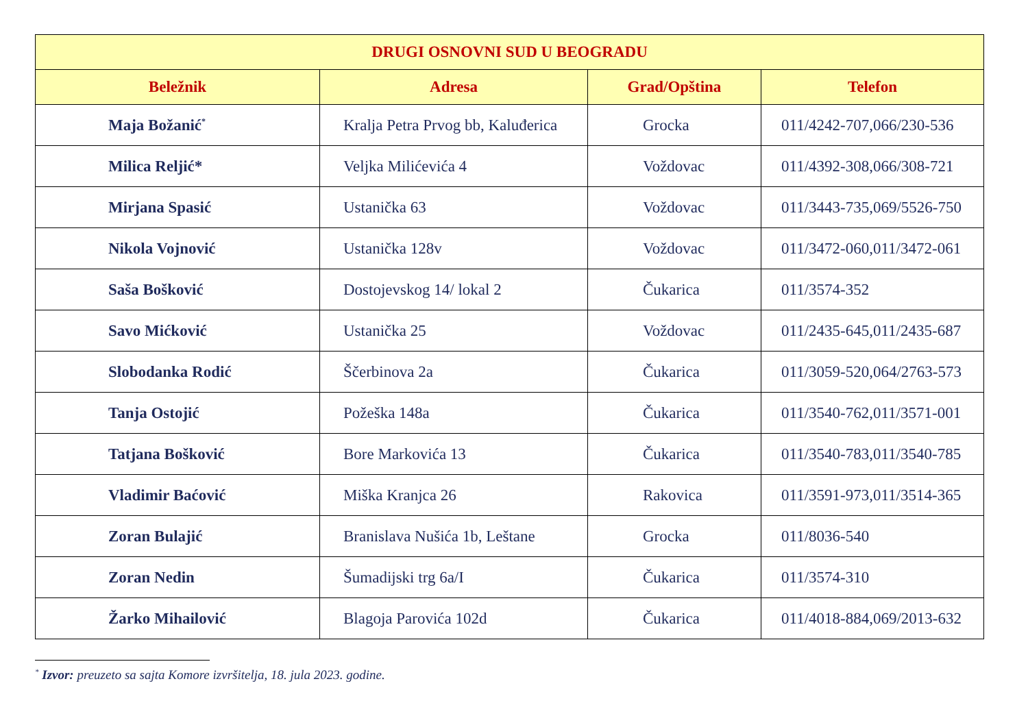| DRUGI OSNOVNI SUD U BEOGRADU | | | |
| --- | --- | --- | --- |
| Beležnik | Adresa | Grad/Opština | Telefon |
| Maja Božanić<sup>*</sup> | Kralja Petra Prvog bb, Kaluđerica | Grocka | 011/4242-707,066/230-536 |
| Milica Reljić* | Veljka Milićevića 4 | Voždovac | 011/4392-308,066/308-721 |
| Mirjana Spasić | Ustanička 63 | Voždovac | 011/3443-735,069/5526-750 |
| Nikola Vojnović | Ustanička 128v | Voždovac | 011/3472-060,011/3472-061 |
| Saša Bošković | Dostojevskog 14/ lokal 2 | Čukarica | 011/3574-352 |
| Savo Mićković | Ustanička 25 | Voždovac | 011/2435-645,011/2435-687 |
| Slobodanka Rodić | Ščerbinova 2a | Čukarica | 011/3059-520,064/2763-573 |
| Tanja Ostojić | Požeška 148a | Čukarica | 011/3540-762,011/3571-001 |
| Tatjana Bošković | Bore Markovića 13 | Čukarica | 011/3540-783,011/3540-785 |
| Vladimir Baćović | Miška Kranjca 26 | Rakovica | 011/3591-973,011/3514-365 |
| Zoran Bulajić | Branislava Nušića 1b, Leštane | Grocka | 011/8036-540 |
| Zoran Nedin | Šumadijski trg 6a/I | Čukarica | 011/3574-310 |
| Žarko Mihailović | Blagoja Parovića 102d | Čukarica | 011/4018-884,069/2013-632 |
<sup>*</sup> Izvor: preuzeto sa sajta Komore izvršitelja, 18. jula 2023. godine.